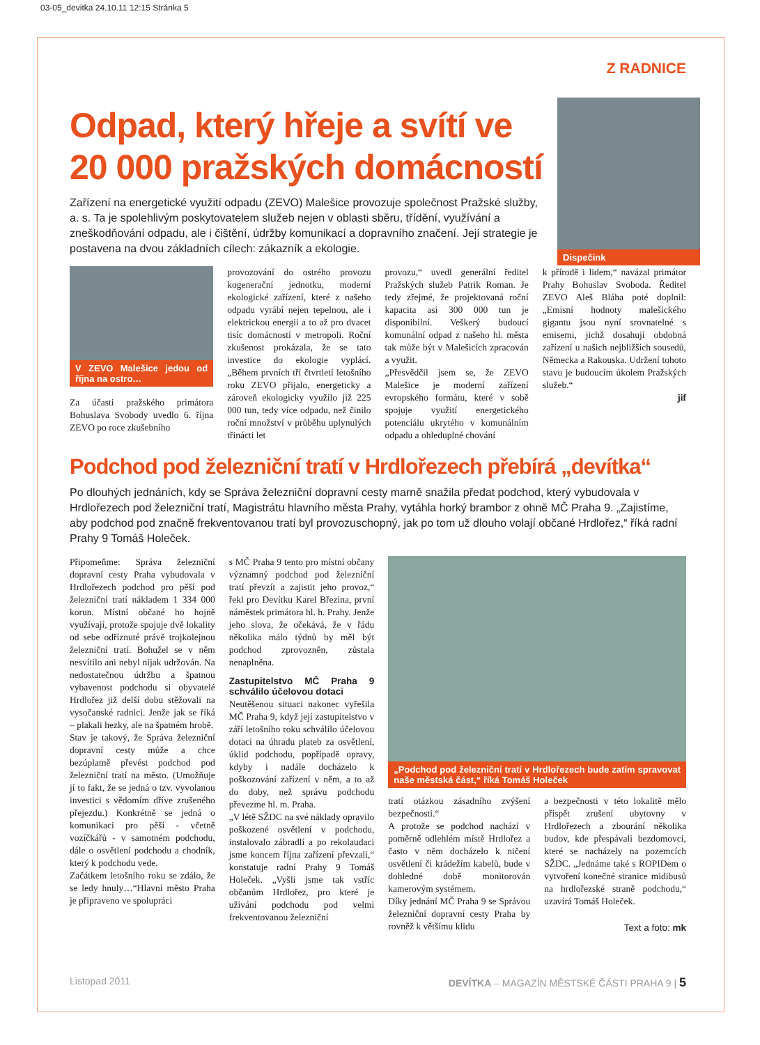03-05_devitka 24.10.11 12:15 Stránka 5
Z RADNICE
Odpad, který hřeje a svítí ve 20 000 pražských domácností
Zařízení na energetické využití odpadu (ZEVO) Malešice provozuje společnost Pražské služby, a. s. Ta je spolehlivým poskytovatelem služeb nejen v oblasti sběru, třídění, využívání a zneškodňování odpadu, ale i čištění, údržby komunikací a dopravního značení. Její strategie je postavena na dvou základních cílech: zákazník a ekologie.
Dispečink
V ZEVO Malešice jedou od října na ostro…
Za účasti pražského primátora Bohuslava Svobody uvedlo 6. října ZEVO po roce zkušebního
provozování do ostrého provozu kogenerační jednotku, moderní ekologické zařízení, které z našeho odpadu vyrábí nejen tepelnou, ale i elektrickou energii a to až pro dvacet tisíc domácností v metropoli. Roční zkušenost prokázala, že se tato investice do ekologie vyplácí. „Během prvních tří čtvrtletí letošního roku ZEVO přijalo, energeticky a zároveň ekologicky využilo již 225 000 tun, tedy více odpadu, než činilo roční množství v průběhu uplynulých třinácti let
provozu,“ uvedl generální ředitel Pražských služeb Patrik Roman. Je tedy zřejmé, že projektovaná roční kapacita asi 300 000 tun je disponibilní. Veškerý budoucí komunální odpad z našeho hl. města tak může být v Malešicích zpracován a využit.
„Přesvědčil jsem se, že ZEVO Malešice je moderní zařízení evropského formátu, které v sobě spojuje využití energetického potenciálu ukrytého v komunálním odpadu a ohleduplné chování
k přírodě i lidem,“ navázal primátor Prahy Bohuslav Svoboda. Ředitel ZEVO Aleš Bláha poté doplnil: „Emisní hodnoty malešického gigantu jsou nyní srovnatelné s emisemi, jichž dosahují obdobná zařízení u našich nejbližších sousedů, Německa a Rakouska. Udržení tohoto stavu je budoucím úkolem Pražských služeb.“
jif
Podchod pod železniční tratí v Hrdlořezech přebírá „devítka“
Po dlouhých jednáních, kdy se Správa železniční dopravní cesty marně snažila předat podchod, který vybudovala v Hrdlořezech pod železniční tratí, Magistrátu hlavního města Prahy, vytáhla horký brambor z ohně MČ Praha 9. „Zajistíme, aby podchod pod značně frekventovanou tratí byl provozuschopný, jak po tom už dlouho volají občané Hrdlořez,“ říká radní Prahy 9 Tomáš Holeček.
Připomeňme: Správa železniční dopravní cesty Praha vybudovala v Hrdlořezech podchod pro pěší pod železniční tratí nákladem 1 334 000 korun. Místní občané ho hojně využívají, protože spojuje dvě lokality od sebe odříznuté právě trojkolejnou železniční tratí. Bohužel se v něm nesvítilo ani nebyl nijak udržován. Na nedostatečnou údržbu a špatnou vybavenost podchodu si obyvatelé Hrdlořez již delší dobu stěžovali na vysočanské radnici. Jenže jak se říká – plakali hezky, ale na špatném hrobě.
Stav je takový, že Správa železniční dopravní cesty může a chce bezúplatně převést podchod pod železniční tratí na město. (Umožňuje jí to fakt, že se jedná o tzv. vyvolanou investici s vědomím dříve zrušeného přejezdu.) Konkrétně se jedná o komunikaci pro pěší - včetně vozíčkářů - v samotném podchodu, dále o osvětlení podchodu a chodník, který k podchodu vede.
Začátkem letošního roku se zdálo, že se ledy hnuly…“Hlavní město Praha je připraveno ve spolupráci
s MČ Praha 9 tento pro místní občany významný podchod pod železniční tratí převzít a zajistit jeho provoz,“ řekl pro Devítku Karel Březina, první náměstek primátora hl. h. Prahy. Jenže jeho slova, že očekává, že v řádu několika málo týdnů by měl být podchod zprovozněn, zůstala nenaplněna.
Zastupitelstvo MČ Praha 9 schválilo účelovou dotaci
Neutěšenou situaci nakonec vyřešila MČ Praha 9, když její zastupitelstvo v září letošního roku schválilo účelovou dotaci na úhradu plateb za osvětlení, úklid podchodu, popřípadě opravy, kdyby i nadále docházelo k poškozování zařízení v něm, a to až do doby, než správu podchodu převezme hl. m. Praha.
„V létě SŽDC na své náklady opravilo poškozené osvětlení v podchodu, instalovalo zábradlí a po rekolaudaci jsme koncem října zařízení převzali,“ konstatuje radní Prahy 9 Tomáš Holeček. „Vyšli jsme tak vstříc občanům Hrdlořez, pro které je užívání podchodu pod velmi frekventovanou železniční
„Podchod pod železniční tratí v Hrdlořezech bude zatím spravovat naše městská část,“ říká Tomáš Holeček
tratí otázkou zásadního zvýšení bezpečnosti.“
A protože se podchod nachází v poměrně odlehlém místě Hrdlořez a často v něm docházelo k ničení osvětlení či krádežím kabelů, bude v dohledné době monitorován kamerovým systémem.
Díky jednání MČ Praha 9 se Správou železniční dopravní cesty Praha by rovněž k většímu klidu
a bezpečnosti v této lokalitě mělo přispět zrušení ubytovny v Hrdlořezech a zbourání několika budov, kde přespávali bezdomovci, které se nacházely na pozemcích SŽDC. „Jednáme také s ROPIDem o vytvoření konečné stranice midibusů na hrdlořezské straně podchodu,“ uzavírá Tomáš Holeček.
Text a foto: mk
Listopad 2011 DEVÍTKA – MAGAZÍN MĚSTSKÉ ČÁSTI PRAHA 9 | 5